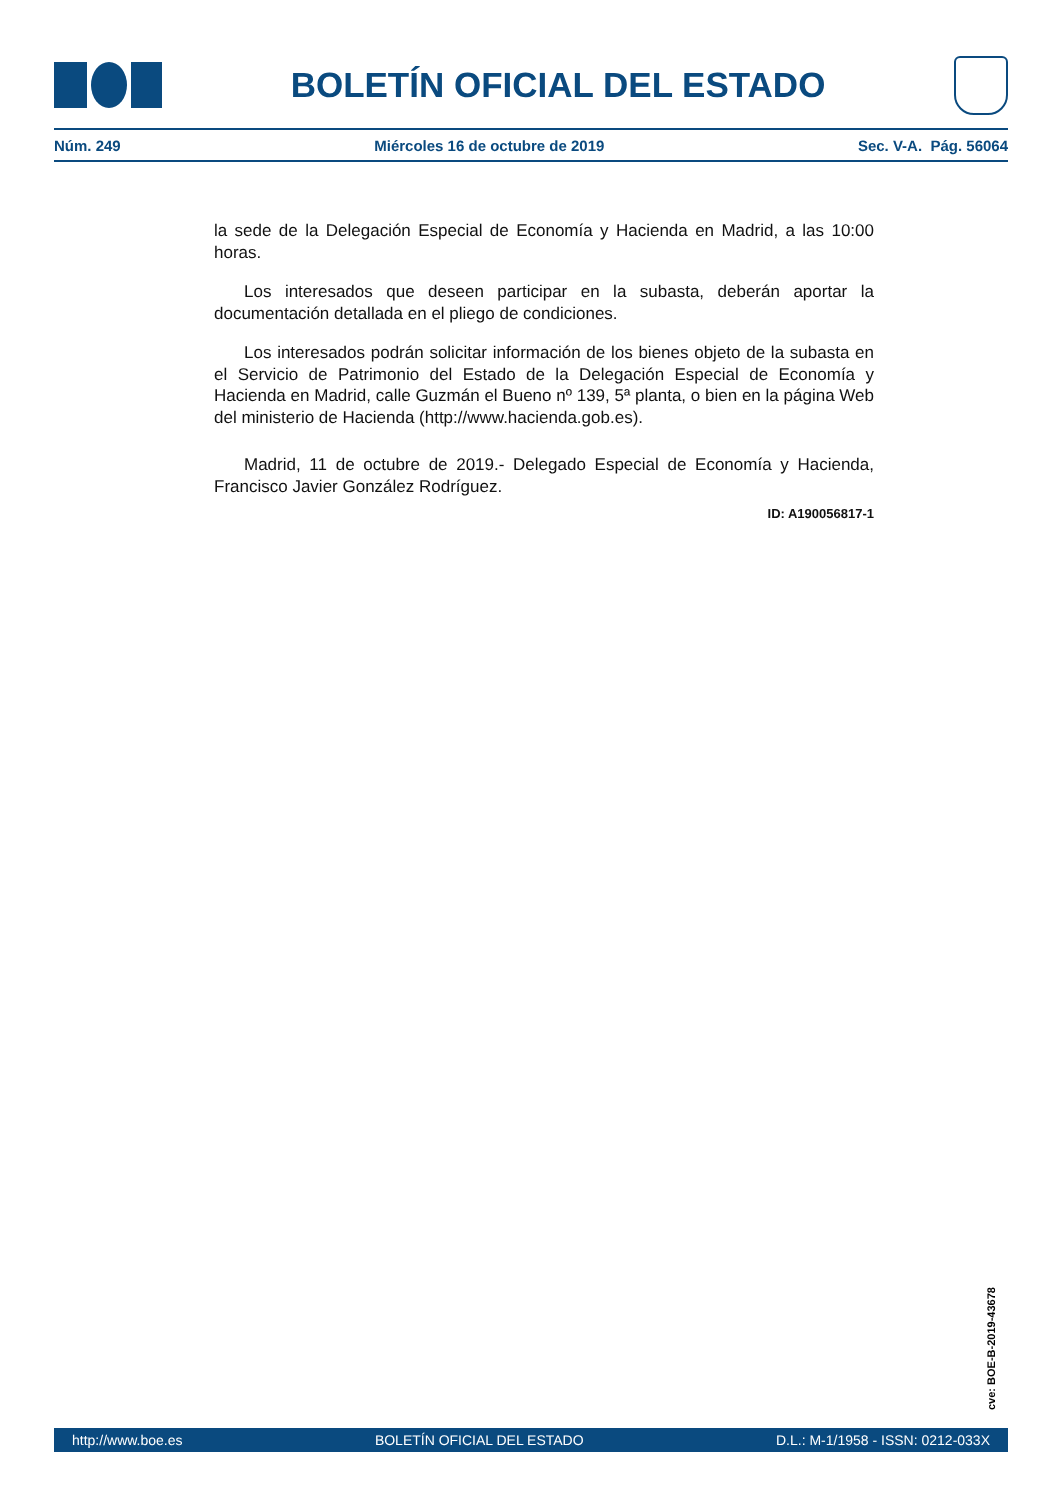BOLETÍN OFICIAL DEL ESTADO
Núm. 249 Miércoles 16 de octubre de 2019 Sec. V-A. Pág. 56064
la sede de la Delegación Especial de Economía y Hacienda en Madrid, a las 10:00 horas.
Los interesados que deseen participar en la subasta, deberán aportar la documentación detallada en el pliego de condiciones.
Los interesados podrán solicitar información de los bienes objeto de la subasta en el Servicio de Patrimonio del Estado de la Delegación Especial de Economía y Hacienda en Madrid, calle Guzmán el Bueno nº 139, 5ª planta, o bien en la página Web del ministerio de Hacienda (http://www.hacienda.gob.es).
Madrid, 11 de octubre de 2019.- Delegado Especial de Economía y Hacienda, Francisco Javier González Rodríguez.
ID: A190056817-1
cve: BOE-B-2019-43678
http://www.boe.es BOLETÍN OFICIAL DEL ESTADO D.L.: M-1/1958 - ISSN: 0212-033X